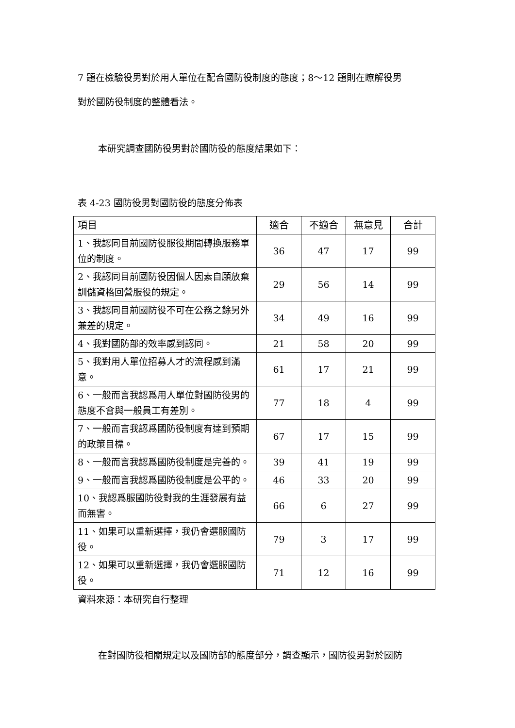7 題在檢驗役男對於用人單位在配合國防役制度的態度；8～12 題則在瞭解役男
對於國防役制度的整體看法。
本研究調查國防役男對於國防役的態度結果如下：
表 4-23 國防役男對國防役的態度分佈表
| 項目 | 適合 | 不適合 | 無意見 | 合計 |
| --- | --- | --- | --- | --- |
| 1、我認同目前國防役服役期間轉換服務單位的制度。 | 36 | 47 | 17 | 99 |
| 2、我認同目前國防役因個人因素自願放棄訓儲資格回營服役的規定。 | 29 | 56 | 14 | 99 |
| 3、我認同目前國防役不可在公務之餘另外兼差的規定。 | 34 | 49 | 16 | 99 |
| 4、我對國防部的效率感到認同。 | 21 | 58 | 20 | 99 |
| 5、我對用人單位招募人才的流程感到滿意。 | 61 | 17 | 21 | 99 |
| 6、一般而言我認爲用人單位對國防役男的態度不會與一般員工有差別。 | 77 | 18 | 4 | 99 |
| 7、一般而言我認爲國防役制度有達到預期的政策目標。 | 67 | 17 | 15 | 99 |
| 8、一般而言我認爲國防役制度是完善的。 | 39 | 41 | 19 | 99 |
| 9、一般而言我認爲國防役制度是公平的。 | 46 | 33 | 20 | 99 |
| 10、我認爲服國防役對我的生涯發展有益而無害。 | 66 | 6 | 27 | 99 |
| 11、如果可以重新選擇，我仍會選服國防役。 | 79 | 3 | 17 | 99 |
| 12、如果可以重新選擇，我仍會選服國防役。 | 71 | 12 | 16 | 99 |
資料來源：本研究自行整理
在對國防役相關規定以及國防部的態度部分，調查顯示，國防役男對於國防